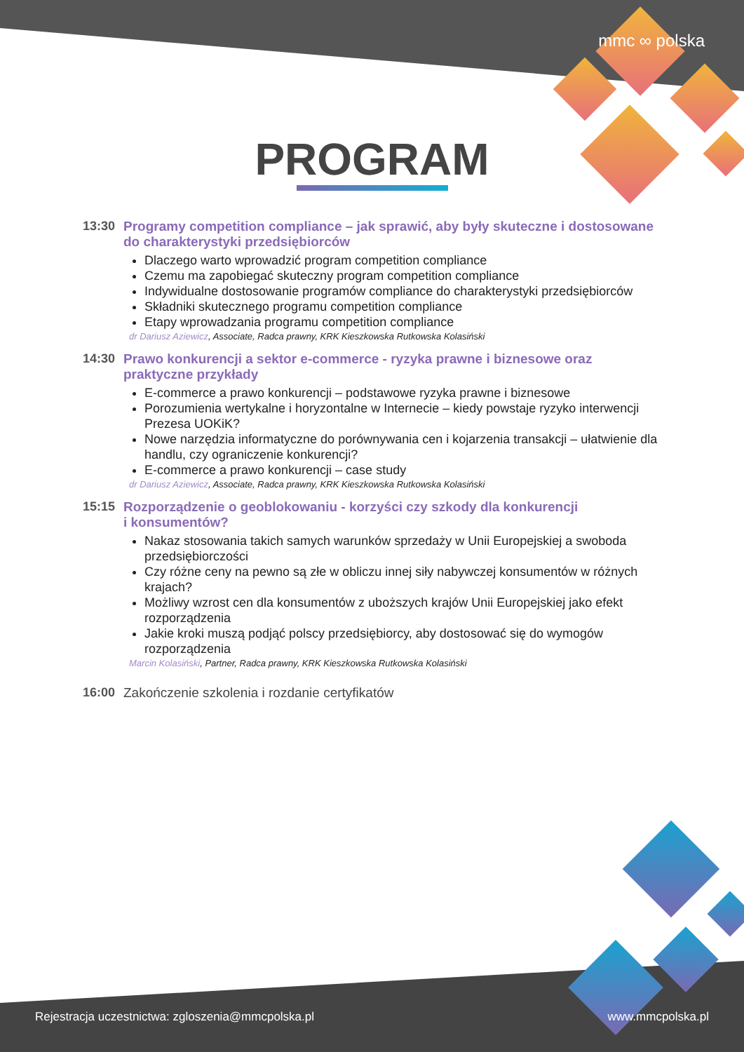mmc ∞ polska
PROGRAM
13:30 Programy competition compliance – jak sprawić, aby były skuteczne i dostosowane do charakterystyki przedsiębiorców
Dlaczego warto wprowadzić program competition compliance
Czemu ma zapobiegać skuteczny program competition compliance
Indywidualne dostosowanie programów compliance do charakterystyki przedsiębiorców
Składniki skutecznego programu competition compliance
Etapy wprowadzania programu competition compliance
dr Dariusz Aziewicz, Associate, Radca prawny, KRK Kieszkowska Rutkowska Kolasiński
14:30 Prawo konkurencji a sektor e-commerce - ryzyka prawne i biznesowe oraz praktyczne przykłady
E-commerce a prawo konkurencji – podstawowe ryzyka prawne i biznesowe
Porozumienia wertykalne i horyzontalne w Internecie – kiedy powstaje ryzyko interwencji Prezesa UOKiK?
Nowe narzędzia informatyczne do porównywania cen i kojarzenia transakcji – ułatwienie dla handlu, czy ograniczenie konkurencji?
E-commerce a prawo konkurencji – case study
dr Dariusz Aziewicz, Associate, Radca prawny, KRK Kieszkowska Rutkowska Kolasiński
15:15 Rozporządzenie o geoblokowaniu - korzyści czy szkody dla konkurencji
i konsumentów?
Nakaz stosowania takich samych warunków sprzedaży w Unii Europejskiej a swoboda przedsiębiorczości
Czy różne ceny na pewno są złe w obliczu innej siły nabywczej konsumentów w różnych krajach?
Możliwy wzrost cen dla konsumentów z uboższych krajów Unii Europejskiej jako efekt rozporządzenia
Jakie kroki muszą podjąć polscy przedsiębiorcy, aby dostosować się do wymogów rozporządzenia
Marcin Kolasiński, Partner, Radca prawny, KRK Kieszkowska Rutkowska Kolasiński
16:00 Zakończenie szkolenia i rozdanie certyfikatów
Rejestracja uczestnictwa: zgloszenia@mmcpolska.pl
www.mmcpolska.pl